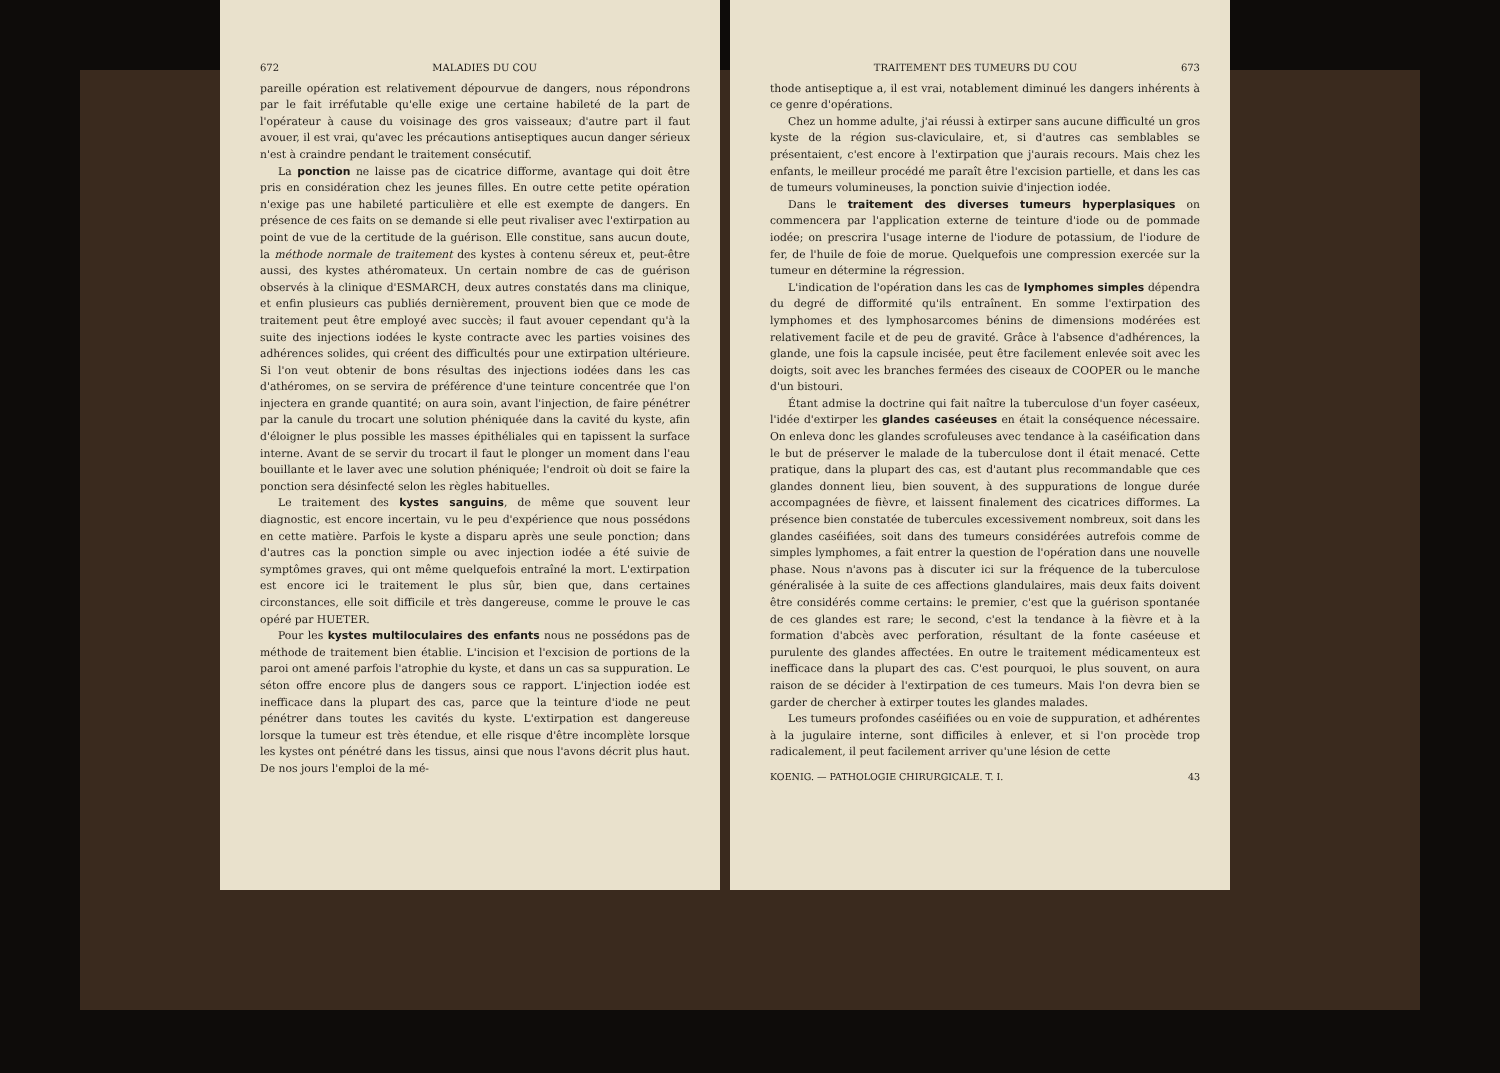672 MALADIES DU COU
pareille opération est relativement dépourvue de dangers, nous répondrons par le fait irréfutable qu'elle exige une certaine habileté de la part de l'opérateur à cause du voisinage des gros vaisseaux; d'autre part il faut avouer, il est vrai, qu'avec les précautions antiseptiques aucun danger sérieux n'est à craindre pendant le traitement consécutif.
La ponction ne laisse pas de cicatrice difforme, avantage qui doit être pris en considération chez les jeunes filles. En outre cette petite opération n'exige pas une habileté particulière et elle est exempte de dangers. En présence de ces faits on se demande si elle peut rivaliser avec l'extirpation au point de vue de la certitude de la guérison. Elle constitue, sans aucun doute, la méthode normale de traitement des kystes à contenu séreux et, peut-être aussi, des kystes athéromateux. Un certain nombre de cas de guérison observés à la clinique d'ESMARCH, deux autres constatés dans ma clinique, et enfin plusieurs cas publiés dernièrement, prouvent bien que ce mode de traitement peut être employé avec succès; il faut avouer cependant qu'à la suite des injections iodées le kyste contracte avec les parties voisines des adhérences solides, qui créent des difficultés pour une extirpation ultérieure. Si l'on veut obtenir de bons résultas des injections iodées dans les cas d'athéromes, on se servira de préférence d'une teinture concentrée que l'on injectera en grande quantité; on aura soin, avant l'injection, de faire pénétrer par la canule du trocart une solution phéniquée dans la cavité du kyste, afin d'éloigner le plus possible les masses épithéliales qui en tapissent la surface interne. Avant de se servir du trocart il faut le plonger un moment dans l'eau bouillante et le laver avec une solution phéniquée; l'endroit où doit se faire la ponction sera désinfecté selon les règles habituelles.
Le traitement des kystes sanguins, de même que souvent leur diagnostic, est encore incertain, vu le peu d'expérience que nous possédons en cette matière. Parfois le kyste a disparu après une seule ponction; dans d'autres cas la ponction simple ou avec injection iodée a été suivie de symptômes graves, qui ont même quelquefois entraîné la mort. L'extirpation est encore ici le traitement le plus sûr, bien que, dans certaines circonstances, elle soit difficile et très dangereuse, comme le prouve le cas opéré par HUETER.
Pour les kystes multiloculaires des enfants nous ne possédons pas de méthode de traitement bien établie. L'incision et l'excision de portions de la paroi ont amené parfois l'atrophie du kyste, et dans un cas sa suppuration. Le séton offre encore plus de dangers sous ce rapport. L'injection iodée est inefficace dans la plupart des cas, parce que la teinture d'iode ne peut pénétrer dans toutes les cavités du kyste. L'extirpation est dangereuse lorsque la tumeur est très étendue, et elle risque d'être incomplète lorsque les kystes ont pénétré dans les tissus, ainsi que nous l'avons décrit plus haut. De nos jours l'emploi de la mé-
TRAITEMENT DES TUMEURS DU COU 673
thode antiseptique a, il est vrai, notablement diminué les dangers inhérents à ce genre d'opérations.
Chez un homme adulte, j'ai réussi à extirper sans aucune difficulté un gros kyste de la région sus-claviculaire, et, si d'autres cas semblables se présentaient, c'est encore à l'extirpation que j'aurais recours. Mais chez les enfants, le meilleur procédé me paraît être l'excision partielle, et dans les cas de tumeurs volumineuses, la ponction suivie d'injection iodée.
Dans le traitement des diverses tumeurs hyperplasiques on commencera par l'application externe de teinture d'iode ou de pommade iodée; on prescrira l'usage interne de l'iodure de potassium, de l'iodure de fer, de l'huile de foie de morue. Quelquefois une compression exercée sur la tumeur en détermine la régression.
L'indication de l'opération dans les cas de lymphomes simples dépendra du degré de difformité qu'ils entraînent. En somme l'extirpation des lymphomes et des lymphosarcomes bénins de dimensions modérées est relativement facile et de peu de gravité. Grâce à l'absence d'adhérences, la glande, une fois la capsule incisée, peut être facilement enlevée soit avec les doigts, soit avec les branches fermées des ciseaux de COOPER ou le manche d'un bistouri.
Étant admise la doctrine qui fait naître la tuberculose d'un foyer caséeux, l'idée d'extirper les glandes caséeuses en était la conséquence nécessaire. On enleva donc les glandes scrofuleuses avec tendance à la caséification dans le but de préserver le malade de la tuberculose dont il était menacé. Cette pratique, dans la plupart des cas, est d'autant plus recommandable que ces glandes donnent lieu, bien souvent, à des suppurations de longue durée accompagnées de fièvre, et laissent finalement des cicatrices difformes. La présence bien constatée de tubercules excessivement nombreux, soit dans les glandes caséifiées, soit dans des tumeurs considérées autrefois comme de simples lymphomes, a fait entrer la question de l'opération dans une nouvelle phase. Nous n'avons pas à discuter ici sur la fréquence de la tuberculose généralisée à la suite de ces affections glandulaires, mais deux faits doivent être considérés comme certains: le premier, c'est que la guérison spontanée de ces glandes est rare; le second, c'est la tendance à la fièvre et à la formation d'abcès avec perforation, résultant de la fonte caséeuse et purulente des glandes affectées. En outre le traitement médicamenteux est inefficace dans la plupart des cas. C'est pourquoi, le plus souvent, on aura raison de se décider à l'extirpation de ces tumeurs. Mais l'on devra bien se garder de chercher à extirper toutes les glandes malades.
Les tumeurs profondes caséifiées ou en voie de suppuration, et adhérentes à la jugulaire interne, sont difficiles à enlever, et si l'on procède trop radicalement, il peut facilement arriver qu'une lésion de cette
KOENIG. — PATHOLOGIE CHIRURGICALE. T. I. 43